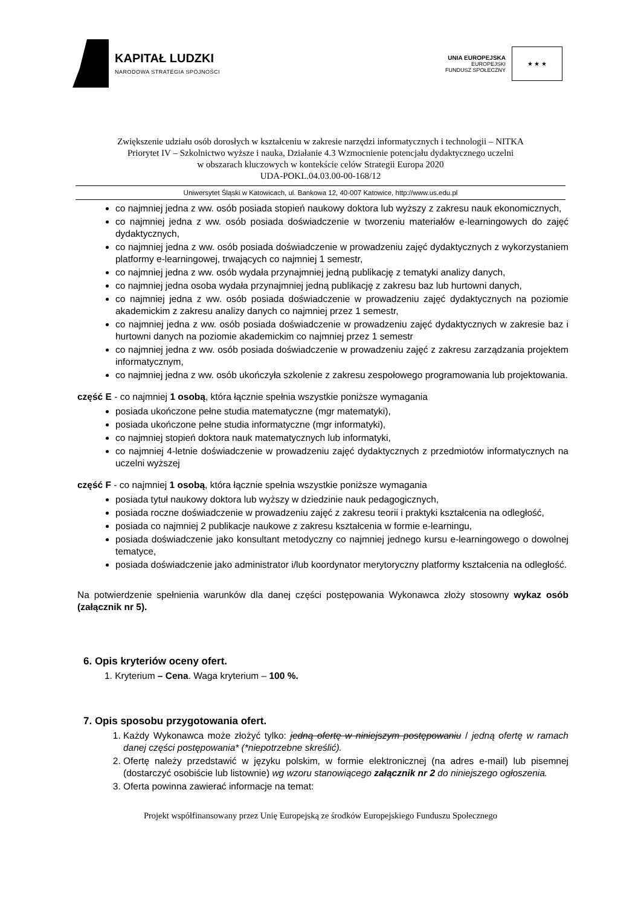KAPITAŁ LUDZKI
NARODOWA STRATEGIA SPÓJNOŚCI
UNIA EUROPEJSKA
EUROPEJSKI
FUNDUSZ SPOŁECZNY
★ ★ ★
Zwiększenie udziału osób dorosłych w kształceniu w zakresie narzędzi informatycznych i technologii – NITKA
Priorytet IV – Szkolnictwo wyższe i nauka, Działanie 4.3 Wzmocnienie potencjału dydaktycznego uczelni
w obszarach kluczowych w kontekście celów Strategii Europa 2020
UDA-POKL.04.03.00-00-168/12
Uniwersytet Śląski w Katowicach, ul. Bankowa 12, 40-007 Katowice, http://www.us.edu.pl
co najmniej jedna z ww. osób posiada stopień naukowy doktora lub wyższy z zakresu nauk ekonomicznych,
co najmniej jedna z ww. osób posiada doświadczenie w tworzeniu materiałów e-learningowych do zajęć dydaktycznych,
co najmniej jedna z ww. osób posiada doświadczenie w prowadzeniu zajęć dydaktycznych z wykorzystaniem platformy e-learningowej, trwających co najmniej 1 semestr,
co najmniej jedna z ww. osób wydała przynajmniej jedną publikację z tematyki analizy danych,
co najmniej jedna osoba wydała przynajmniej jedną publikację z zakresu baz lub hurtowni danych,
co najmniej jedna z ww. osób posiada doświadczenie w prowadzeniu zajęć dydaktycznych na poziomie akademickim z zakresu analizy danych co najmniej przez 1 semestr,
co najmniej jedna z ww. osób posiada doświadczenie w prowadzeniu zajęć dydaktycznych w zakresie baz i hurtowni danych na poziomie akademickim co najmniej przez 1 semestr
co najmniej jedna z ww. osób posiada doświadczenie w prowadzeniu zajęć z zakresu zarządzania projektem informatycznym,
co najmniej jedna z ww. osób ukończyła szkolenie z zakresu zespołowego programowania lub projektowania.
część E - co najmniej 1 osobą, która łącznie spełnia wszystkie poniższe wymagania
posiada ukończone pełne studia matematyczne (mgr matematyki),
posiada ukończone pełne studia informatyczne (mgr informatyki),
co najmniej stopień doktora nauk matematycznych lub informatyki,
co najmniej 4-letnie doświadczenie w prowadzeniu zajęć dydaktycznych z przedmiotów informatycznych na uczelni wyższej
część F - co najmniej 1 osobą, która łącznie spełnia wszystkie poniższe wymagania
posiada tytuł naukowy doktora lub wyższy w dziedzinie nauk pedagogicznych,
posiada roczne doświadczenie w prowadzeniu zajęć z zakresu teorii i praktyki kształcenia na odległość,
posiada co najmniej 2 publikacje naukowe z zakresu kształcenia w formie e-learningu,
posiada doświadczenie jako konsultant metodyczny co najmniej jednego kursu e-learningowego o dowolnej tematyce,
posiada doświadczenie jako administrator i/lub koordynator merytoryczny platformy kształcenia na odległość.
Na potwierdzenie spełnienia warunków dla danej części postępowania Wykonawca złoży stosowny wykaz osób (załącznik nr 5).
6. Opis kryteriów oceny ofert.
1. Kryterium – Cena. Waga kryterium – 100 %.
7. Opis sposobu przygotowania ofert.
1. Każdy Wykonawca może złożyć tylko: jedną ofertę w niniejszym postępowaniu / jedną ofertę w ramach danej części postępowania* (*niepotrzebne skreślić).
2. Ofertę należy przedstawić w języku polskim, w formie elektronicznej (na adres e-mail) lub pisemnej (dostarczyć osobiście lub listownie) wg wzoru stanowiącego załącznik nr 2 do niniejszego ogłoszenia.
3. Oferta powinna zawierać informacje na temat:
Projekt współfinansowany przez Unię Europejską ze środków Europejskiego Funduszu Społecznego